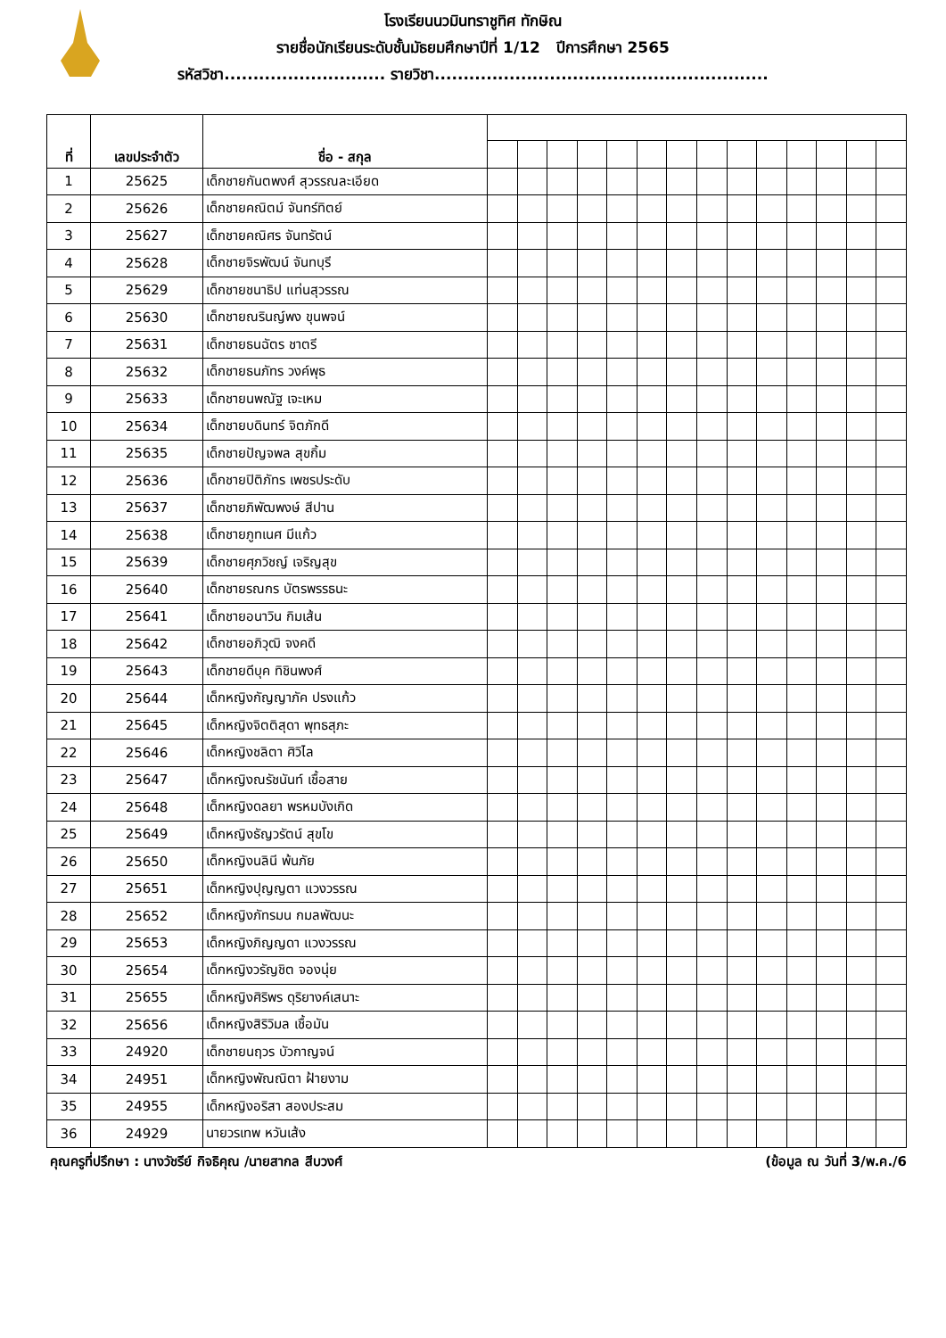โรงเรียนนวมินทราชูทิศ ทักษิณ
รายชื่อนักเรียนระดับชั้นมัธยมศึกษาปีที่ 1/12 ปีการศึกษา 2565
รหัสวิชา............................ รายวิชา..........................................................
| ที่ | เลขประจำตัว | ชื่อ - สกุล | | | | | | | | | | | | | | |
| --- | --- | --- | --- | --- | --- | --- | --- | --- | --- | --- | --- | --- | --- | --- | --- | --- |
| 1 | 25625 | เด็กชายกันตพงศ์ สุวรรณละเอียด | | | | | | | | | | | | | | |
| 2 | 25626 | เด็กชายคณิตม์ จันทร์ทิตย์ | | | | | | | | | | | | | | |
| 3 | 25627 | เด็กชายคณิศร จันทรัตน์ | | | | | | | | | | | | | | |
| 4 | 25628 | เด็กชายจิรพัฒน์ จันทบุรี | | | | | | | | | | | | | | |
| 5 | 25629 | เด็กชายชนาธิป แท่นสุวรรณ | | | | | | | | | | | | | | |
| 6 | 25630 | เด็กชายณรินญ์พง ขุนพจน์ | | | | | | | | | | | | | | |
| 7 | 25631 | เด็กชายธนฉัตร ชาตรี | | | | | | | | | | | | | | |
| 8 | 25632 | เด็กชายธนภัทร วงค์พุธ | | | | | | | | | | | | | | |
| 9 | 25633 | เด็กชายนพณัฐ เจะเหม | | | | | | | | | | | | | | |
| 10 | 25634 | เด็กชายบดินทร์ จิตภักดี | | | | | | | | | | | | | | |
| 11 | 25635 | เด็กชายปัญจพล สุขกิ้ม | | | | | | | | | | | | | | |
| 12 | 25636 | เด็กชายปิติภัทร เพชรประดับ | | | | | | | | | | | | | | |
| 13 | 25637 | เด็กชายภิพัฒพงษ์ สีปาน | | | | | | | | | | | | | | |
| 14 | 25638 | เด็กชายภูทเนศ มีแก้ว | | | | | | | | | | | | | | |
| 15 | 25639 | เด็กชายศุภวิชญ์ เจริญสุข | | | | | | | | | | | | | | |
| 16 | 25640 | เด็กชายรณกร บัตรพรรธนะ | | | | | | | | | | | | | | |
| 17 | 25641 | เด็กชายอนาวิน กิมเส้น | | | | | | | | | | | | | | |
| 18 | 25642 | เด็กชายอภิวุฒิ จงคดี | | | | | | | | | | | | | | |
| 19 | 25643 | เด็กชายดีบุค ทิชินพงศ์ | | | | | | | | | | | | | | |
| 20 | 25644 | เด็กหญิงกัญญาภัค ปรงแก้ว | | | | | | | | | | | | | | |
| 21 | 25645 | เด็กหญิงจิตติสุดา พุทธสุภะ | | | | | | | | | | | | | | |
| 22 | 25646 | เด็กหญิงชลิตา ศิวิไล | | | | | | | | | | | | | | |
| 23 | 25647 | เด็กหญิงณรัชนันท์ เชื้อสาย | | | | | | | | | | | | | | |
| 24 | 25648 | เด็กหญิงดลยา พรหมบังเกิด | | | | | | | | | | | | | | |
| 25 | 25649 | เด็กหญิงธัญวรัตน์ สุขโข | | | | | | | | | | | | | | |
| 26 | 25650 | เด็กหญิงนลินี พ้นภัย | | | | | | | | | | | | | | |
| 27 | 25651 | เด็กหญิงปุญญตา แวงวรรณ | | | | | | | | | | | | | | |
| 28 | 25652 | เด็กหญิงภัทรมน กมลพัฒนะ | | | | | | | | | | | | | | |
| 29 | 25653 | เด็กหญิงภิญญดา แวงวรรณ | | | | | | | | | | | | | | |
| 30 | 25654 | เด็กหญิงวรัญชิต จองนุ่ย | | | | | | | | | | | | | | |
| 31 | 25655 | เด็กหญิงศิริพร ดุริยางค์เสนาะ | | | | | | | | | | | | | | |
| 32 | 25656 | เด็กหญิงสิริวิมล เชื้อมัน | | | | | | | | | | | | | | |
| 33 | 24920 | เด็กชายนฤวร บัวกาญจน์ | | | | | | | | | | | | | | |
| 34 | 24951 | เด็กหญิงพัณณิตา ฝ้ายงาม | | | | | | | | | | | | | | |
| 35 | 24955 | เด็กหญิงอริสา สองประสม | | | | | | | | | | | | | | |
| 36 | 24929 | นายวรเทพ หวันเส้ง | | | | | | | | | | | | | | |
คุณครูที่ปรึกษา : นางวัชรีย์ กิจธิคุณ /นายสากล สีบวงศ์ (ข้อมูล ณ วันที่ 3/พ.ค./6